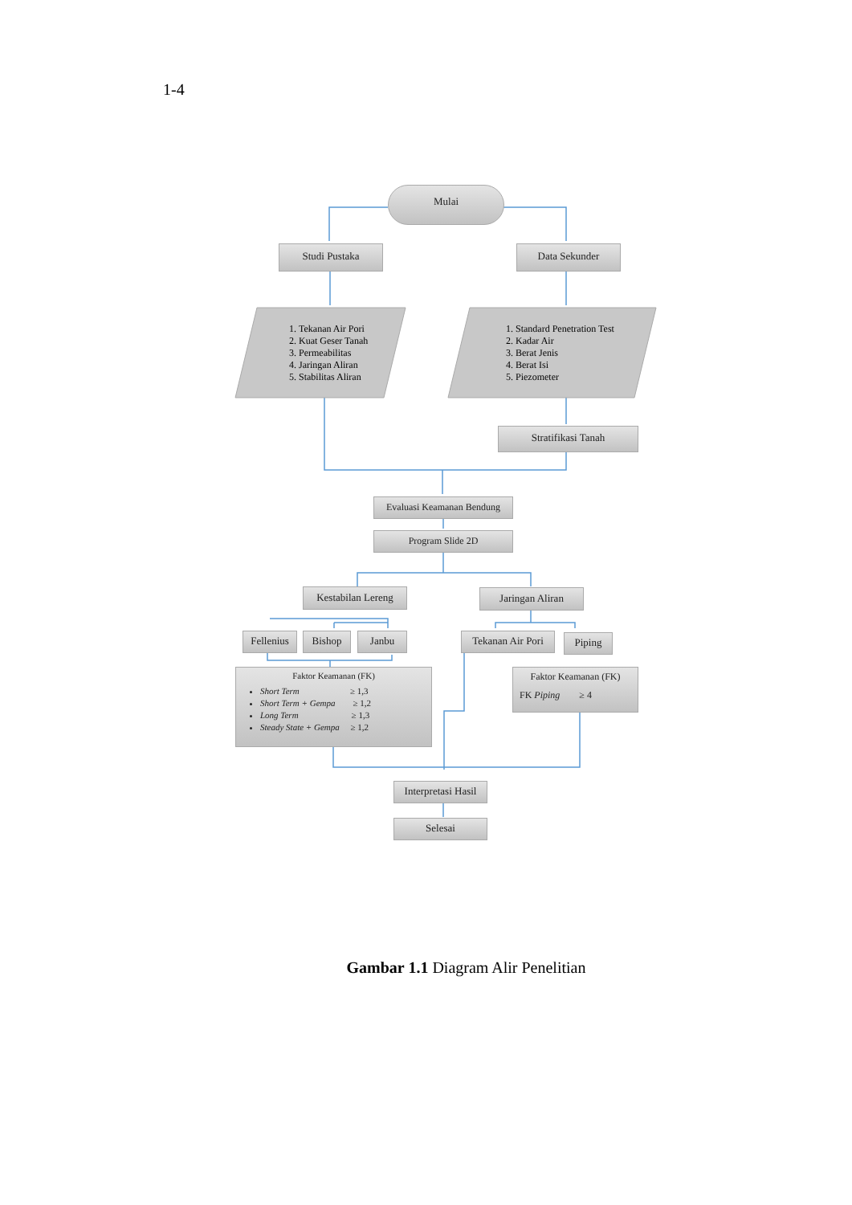1-4
Mulai
Studi Pustaka Data Sekunder
1. Tekanan Air Pori
2. Kuat Geser Tanah
3. Permeabilitas
4. Jaringan Aliran
5. Stabilitas Aliran
1. Standard Penetration Test
2. Kadar Air
3. Berat Jenis
4. Berat Isi
5. Piezometer
Stratifikasi Tanah
Evaluasi Keamanan Bendung
Program Slide 2D
Kestabilan Lereng
Jaringan Aliran
Fellenius
Bishop Janbu
Tekanan Air Pori
Piping
Faktor Keamanan (FK)
Short Term ≥ 1,3
Short Term + Gempa ≥ 1,2
Long Term ≥ 1,3
Steady State + Gempa ≥ 1,2
Faktor Keamanan (FK)
FK Piping ≥ 4
Interpretasi Hasil
Selesai
Gambar 1.1 Diagram Alir Penelitian